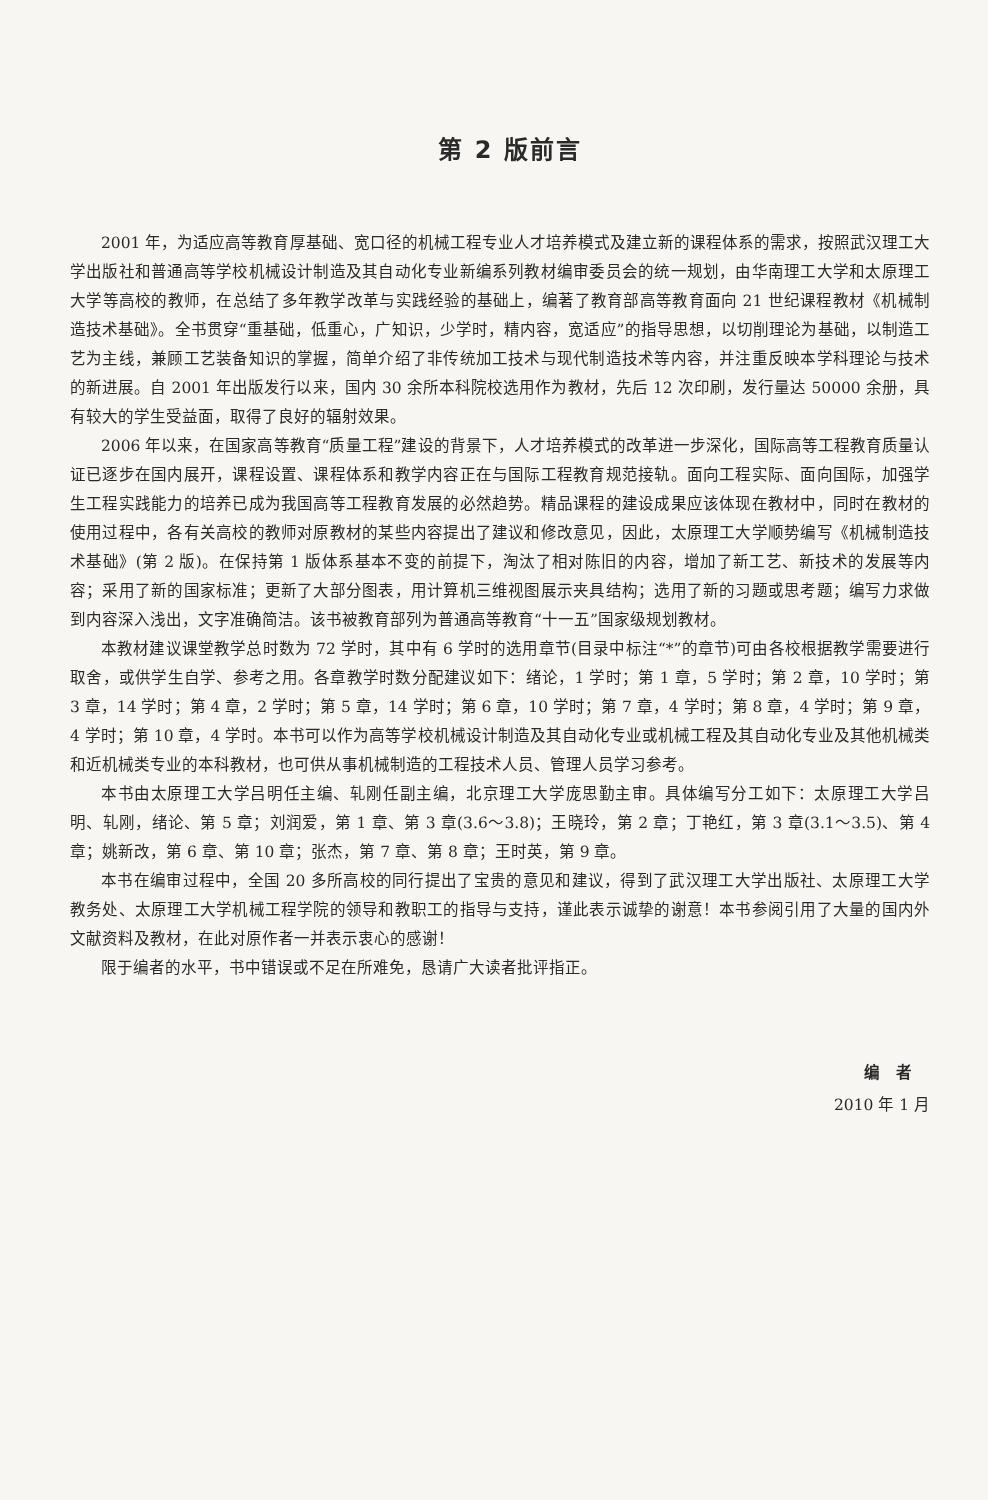第 2 版前言
2001 年，为适应高等教育厚基础、宽口径的机械工程专业人才培养模式及建立新的课程体系的需求，按照武汉理工大学出版社和普通高等学校机械设计制造及其自动化专业新编系列教材编审委员会的统一规划，由华南理工大学和太原理工大学等高校的教师，在总结了多年教学改革与实践经验的基础上，编著了教育部高等教育面向 21 世纪课程教材《机械制造技术基础》。全书贯穿“重基础，低重心，广知识，少学时，精内容，宽适应”的指导思想，以切削理论为基础，以制造工艺为主线，兼顾工艺装备知识的掌握，简单介绍了非传统加工技术与现代制造技术等内容，并注重反映本学科理论与技术的新进展。自 2001 年出版发行以来，国内 30 余所本科院校选用作为教材，先后 12 次印刷，发行量达 50000 余册，具有较大的学生受益面，取得了良好的辐射效果。
2006 年以来，在国家高等教育“质量工程”建设的背景下，人才培养模式的改革进一步深化，国际高等工程教育质量认证已逐步在国内展开，课程设置、课程体系和教学内容正在与国际工程教育规范接轨。面向工程实际、面向国际，加强学生工程实践能力的培养已成为我国高等工程教育发展的必然趋势。精品课程的建设成果应该体现在教材中，同时在教材的使用过程中，各有关高校的教师对原教材的某些内容提出了建议和修改意见，因此，太原理工大学顺势编写《机械制造技术基础》(第 2 版)。在保持第 1 版体系基本不变的前提下，淘汰了相对陈旧的内容，增加了新工艺、新技术的发展等内容；采用了新的国家标准；更新了大部分图表，用计算机三维视图展示夹具结构；选用了新的习题或思考题；编写力求做到内容深入浅出，文字准确简洁。该书被教育部列为普通高等教育“十一五”国家级规划教材。
本教材建议课堂教学总时数为 72 学时，其中有 6 学时的选用章节(目录中标注“*”的章节)可由各校根据教学需要进行取舍，或供学生自学、参考之用。各章教学时数分配建议如下：绪论，1 学时；第 1 章，5 学时；第 2 章，10 学时；第 3 章，14 学时；第 4 章，2 学时；第 5 章，14 学时；第 6 章，10 学时；第 7 章，4 学时；第 8 章，4 学时；第 9 章，4 学时；第 10 章，4 学时。本书可以作为高等学校机械设计制造及其自动化专业或机械工程及其自动化专业及其他机械类和近机械类专业的本科教材，也可供从事机械制造的工程技术人员、管理人员学习参考。
本书由太原理工大学吕明任主编、轧刚任副主编，北京理工大学庞思勤主审。具体编写分工如下：太原理工大学吕明、轧刚，绪论、第 5 章；刘润爱，第 1 章、第 3 章(3.6～3.8)；王晓玲，第 2 章；丁艳红，第 3 章(3.1～3.5)、第 4 章；姚新改，第 6 章、第 10 章；张杰，第 7 章、第 8 章；王时英，第 9 章。
本书在编审过程中，全国 20 多所高校的同行提出了宝贵的意见和建议，得到了武汉理工大学出版社、太原理工大学教务处、太原理工大学机械工程学院的领导和教职工的指导与支持，谨此表示诚挚的谢意！本书参阅引用了大量的国内外文献资料及教材，在此对原作者一并表示衷心的感谢！
限于编者的水平，书中错误或不足在所难免，恳请广大读者批评指正。
编　者
2010 年 1 月